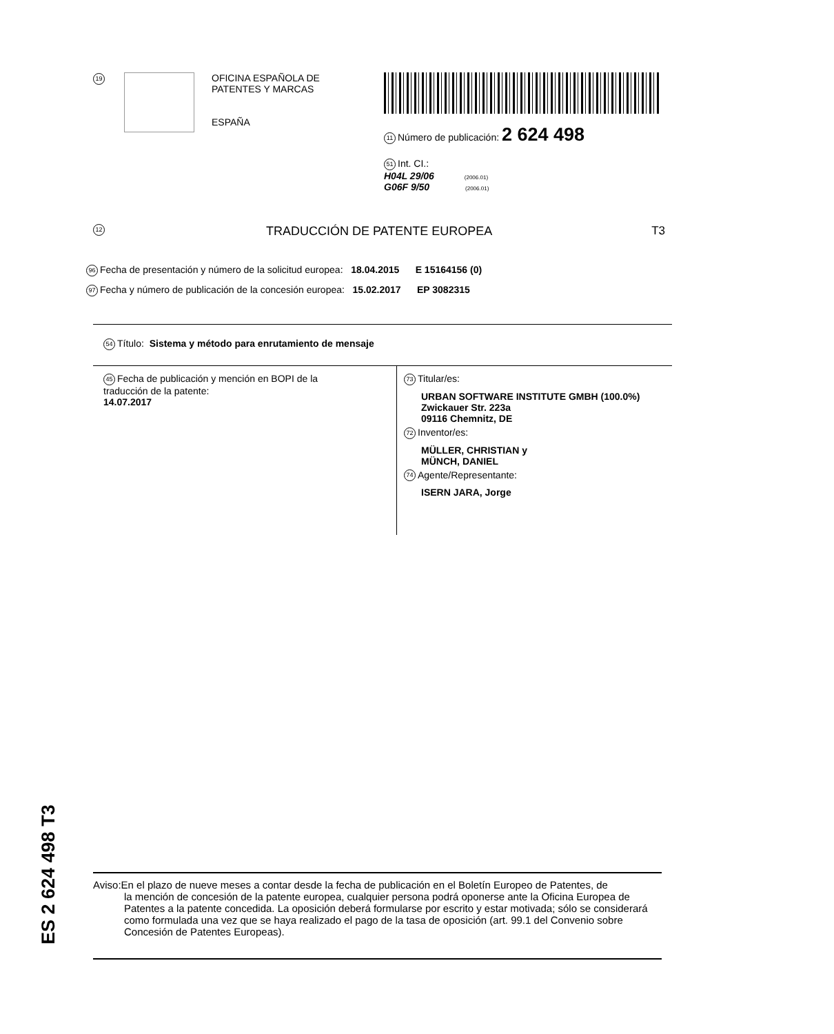19
OFICINA ESPAÑOLA DE
PATENTES Y MARCAS
ESPAÑA
11 Número de publicación: 2 624 498
51 Int. CI.:
H04L 29/06 (2006.01)
G06F 9/50 (2006.01)
12 TRADUCCIÓN DE PATENTE EUROPEA T3
96 Fecha de presentación y número de la solicitud europea: 18.04.2015 E 15164156 (0)
97 Fecha y número de publicación de la concesión europea: 15.02.2017 EP 3082315
54 Título: Sistema y método para enrutamiento de mensaje
45 Fecha de publicación y mención en BOPI de la
traducción de la patente:
14.07.2017
73 Titular/es:
URBAN SOFTWARE INSTITUTE GMBH (100.0%)
Zwickauer Str. 223a
09116 Chemnitz, DE
72 Inventor/es:
MÜLLER, CHRISTIAN y
MÜNCH, DANIEL
74 Agente/Representante:
ISERN JARA, Jorge
ES 2 624 498 T3
Aviso:En el plazo de nueve meses a contar desde la fecha de publicación en el Boletín Europeo de Patentes, de
la mención de concesión de la patente europea, cualquier persona podrá oponerse ante la Oficina Europea de Patentes a la patente concedida. La oposición deberá formularse por escrito y estar motivada; sólo se considerará como formulada una vez que se haya realizado el pago de la tasa de oposición (art. 99.1 del Convenio sobre Concesión de Patentes Europeas).